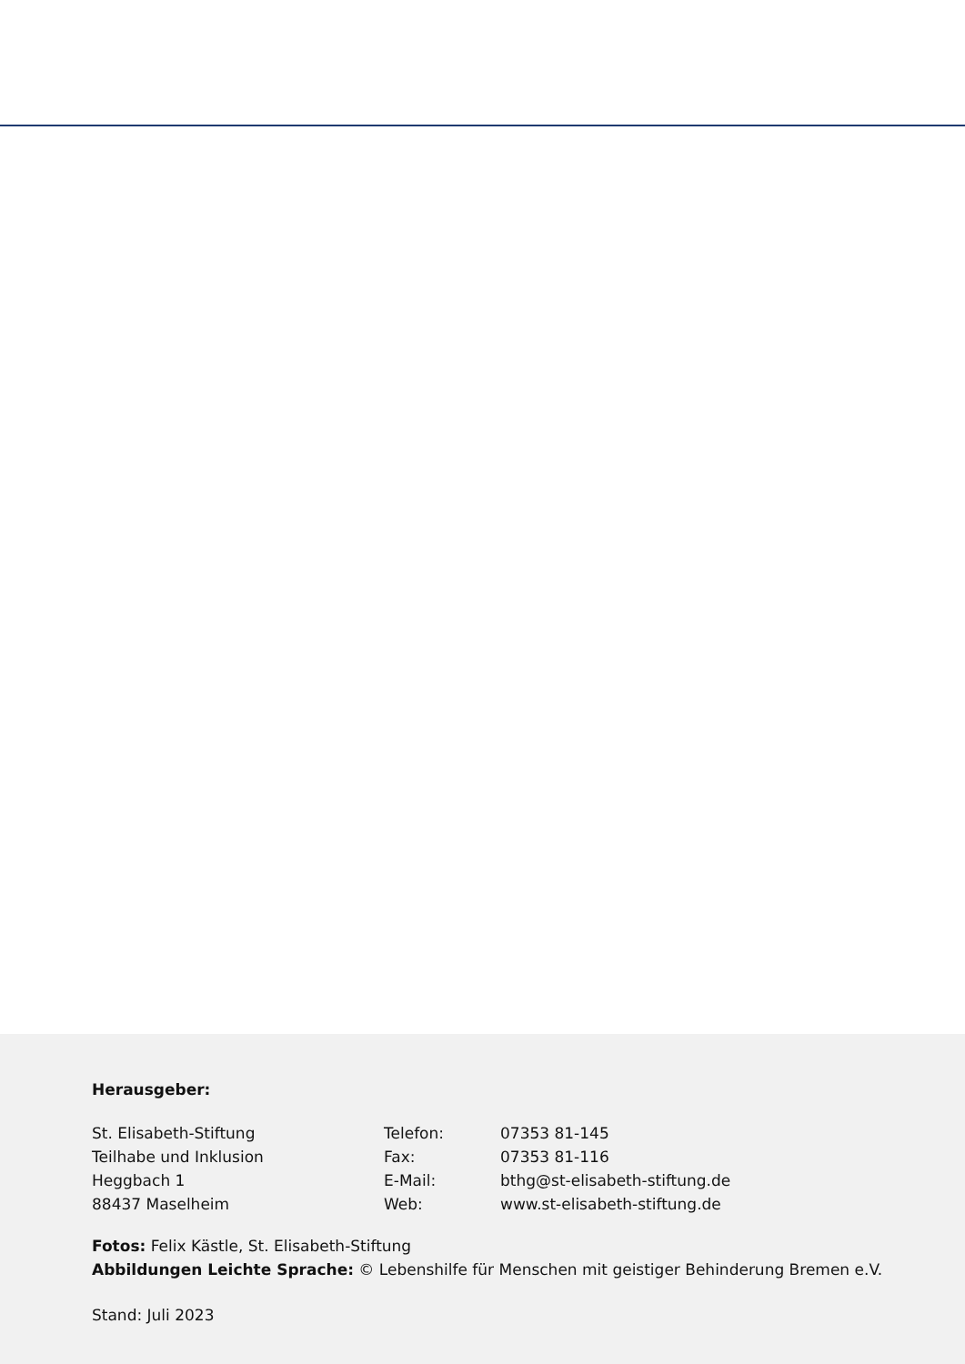Herausgeber:
St. Elisabeth-Stiftung
Teilhabe und Inklusion
Heggbach 1
88437 Maselheim
Telefon:
Fax:
E-Mail:
Web:
07353 81-145
07353 81-116
bthg@st-elisabeth-stiftung.de
www.st-elisabeth-stiftung.de
Fotos: Felix Kästle, St. Elisabeth-Stiftung
Abbildungen Leichte Sprache: © Lebenshilfe für Menschen mit geistiger Behinderung Bremen e.V.
Stand: Juli 2023